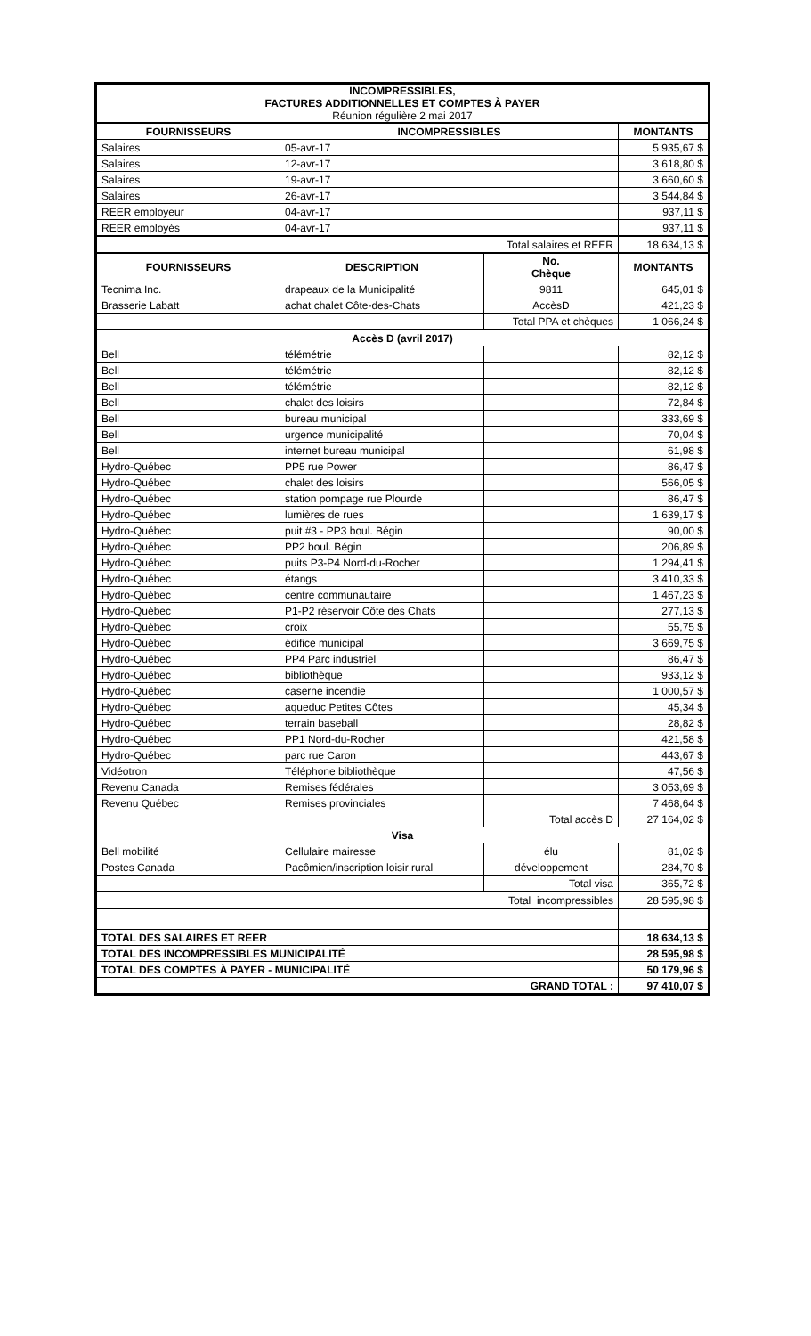| INCOMPRESSIBLES, FACTURES ADDITIONNELLES ET COMPTES À PAYER Réunion régulière 2 mai 2017 | | | |
| FOURNISSEURS | INCOMPRESSIBLES | | MONTANTS |
| Salaires | 05-avr-17 | | 5 935,67 $ |
| Salaires | 12-avr-17 | | 3 618,80 $ |
| Salaires | 19-avr-17 | | 3 660,60 $ |
| Salaires | 26-avr-17 | | 3 544,84 $ |
| REER employeur | 04-avr-17 | | 937,11 $ |
| REER employés | 04-avr-17 | | 937,11 $ |
| | Total salaires et REER | | 18 634,13 $ |
| FOURNISSEURS | DESCRIPTION | No. Chèque | MONTANTS |
| Tecnima Inc. | drapeaux de la Municipalité | 9811 | 645,01 $ |
| Brasserie Labatt | achat chalet Côte-des-Chats | AccèsD | 421,23 $ |
| | | Total PPA et chèques | 1 066,24 $ |
| Accès D (avril 2017) | | | |
| Bell | télémétrie | | 82,12 $ |
| Bell | télémétrie | | 82,12 $ |
| Bell | télémétrie | | 82,12 $ |
| Bell | chalet des loisirs | | 72,84 $ |
| Bell | bureau municipal | | 333,69 $ |
| Bell | urgence municipalité | | 70,04 $ |
| Bell | internet bureau municipal | | 61,98 $ |
| Hydro-Québec | PP5 rue Power | | 86,47 $ |
| Hydro-Québec | chalet des loisirs | | 566,05 $ |
| Hydro-Québec | station pompage rue Plourde | | 86,47 $ |
| Hydro-Québec | lumières de rues | | 1 639,17 $ |
| Hydro-Québec | puit #3 - PP3 boul. Bégin | | 90,00 $ |
| Hydro-Québec | PP2 boul. Bégin | | 206,89 $ |
| Hydro-Québec | puits P3-P4 Nord-du-Rocher | | 1 294,41 $ |
| Hydro-Québec | étangs | | 3 410,33 $ |
| Hydro-Québec | centre communautaire | | 1 467,23 $ |
| Hydro-Québec | P1-P2 réservoir Côte des Chats | | 277,13 $ |
| Hydro-Québec | croix | | 55,75 $ |
| Hydro-Québec | édifice municipal | | 3 669,75 $ |
| Hydro-Québec | PP4 Parc industriel | | 86,47 $ |
| Hydro-Québec | bibliothèque | | 933,12 $ |
| Hydro-Québec | caserne incendie | | 1 000,57 $ |
| Hydro-Québec | aqueduc Petites Côtes | | 45,34 $ |
| Hydro-Québec | terrain baseball | | 28,82 $ |
| Hydro-Québec | PP1 Nord-du-Rocher | | 421,58 $ |
| Hydro-Québec | parc rue Caron | | 443,67 $ |
| Vidéotron | Téléphone bibliothèque | | 47,56 $ |
| Revenu Canada | Remises fédérales | | 3 053,69 $ |
| Revenu Québec | Remises provinciales | | 7 468,64 $ |
| | | Total accès D | 27 164,02 $ |
| Visa | | | |
| Bell mobilité | Cellulaire mairesse | élu | 81,02 $ |
| Postes Canada | Pacômien/inscription loisir rural | développement | 284,70 $ |
| | | Total visa | 365,72 $ |
| Total incompressibles | | | 28 595,98 $ |
| TOTAL DES SALAIRES ET REER | | | 18 634,13 $ |
| TOTAL DES INCOMPRESSIBLES MUNICIPALITÉ | | | 28 595,98 $ |
| TOTAL DES COMPTES À PAYER - MUNICIPALITÉ | | | 50 179,96 $ |
| GRAND TOTAL : | | | 97 410,07 $ |